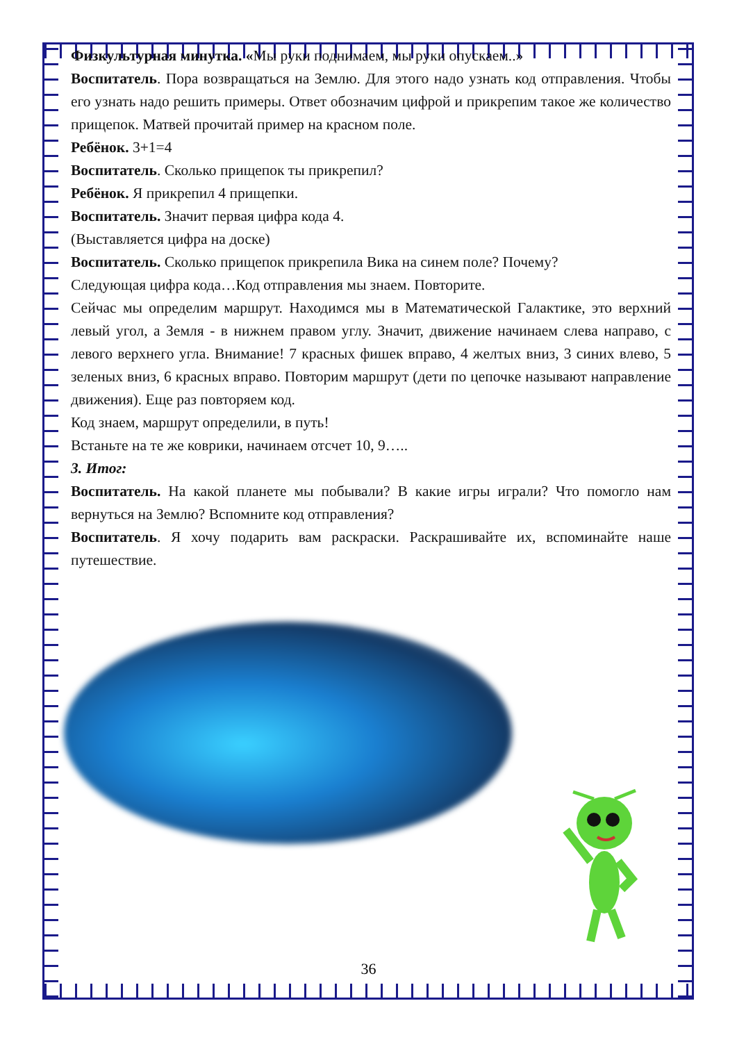Физкультурная минутка. «Мы руки поднимаем, мы руки опускаем..»
Воспитатель. Пора возвращаться на Землю. Для этого надо узнать код отправления. Чтобы его узнать надо решить примеры. Ответ обозначим цифрой и прикрепим такое же количество прищепок. Матвей прочитай пример на красном поле.
Ребёнок. 3+1=4
Воспитатель. Сколько прищепок ты прикрепил?
Ребёнок. Я прикрепил 4 прищепки.
Воспитатель. Значит первая цифра кода 4.
(Выставляется цифра на доске)
Воспитатель. Сколько прищепок прикрепила Вика на синем поле? Почему?
Следующая цифра кода…Код отправления мы знаем. Повторите.
Сейчас мы определим маршрут. Находимся мы в Математической Галактике, это верхний левый угол, а Земля - в нижнем правом углу. Значит, движение начинаем слева направо, с левого верхнего угла. Внимание! 7 красных фишек вправо, 4 желтых вниз, 3 синих влево, 5 зеленых вниз, 6 красных вправо. Повторим маршрут (дети по цепочке называют направление движения). Еще раз повторяем код.
Код знаем, маршрут определили, в путь!
Встаньте на те же коврики, начинаем отсчет 10, 9…..
3. Итог:
Воспитатель. На какой планете мы побывали? В какие игры играли? Что помогло нам вернуться на Землю? Вспомните код отправления?
Воспитатель. Я хочу подарить вам раскраски. Раскрашивайте их, вспоминайте наше путешествие.
36